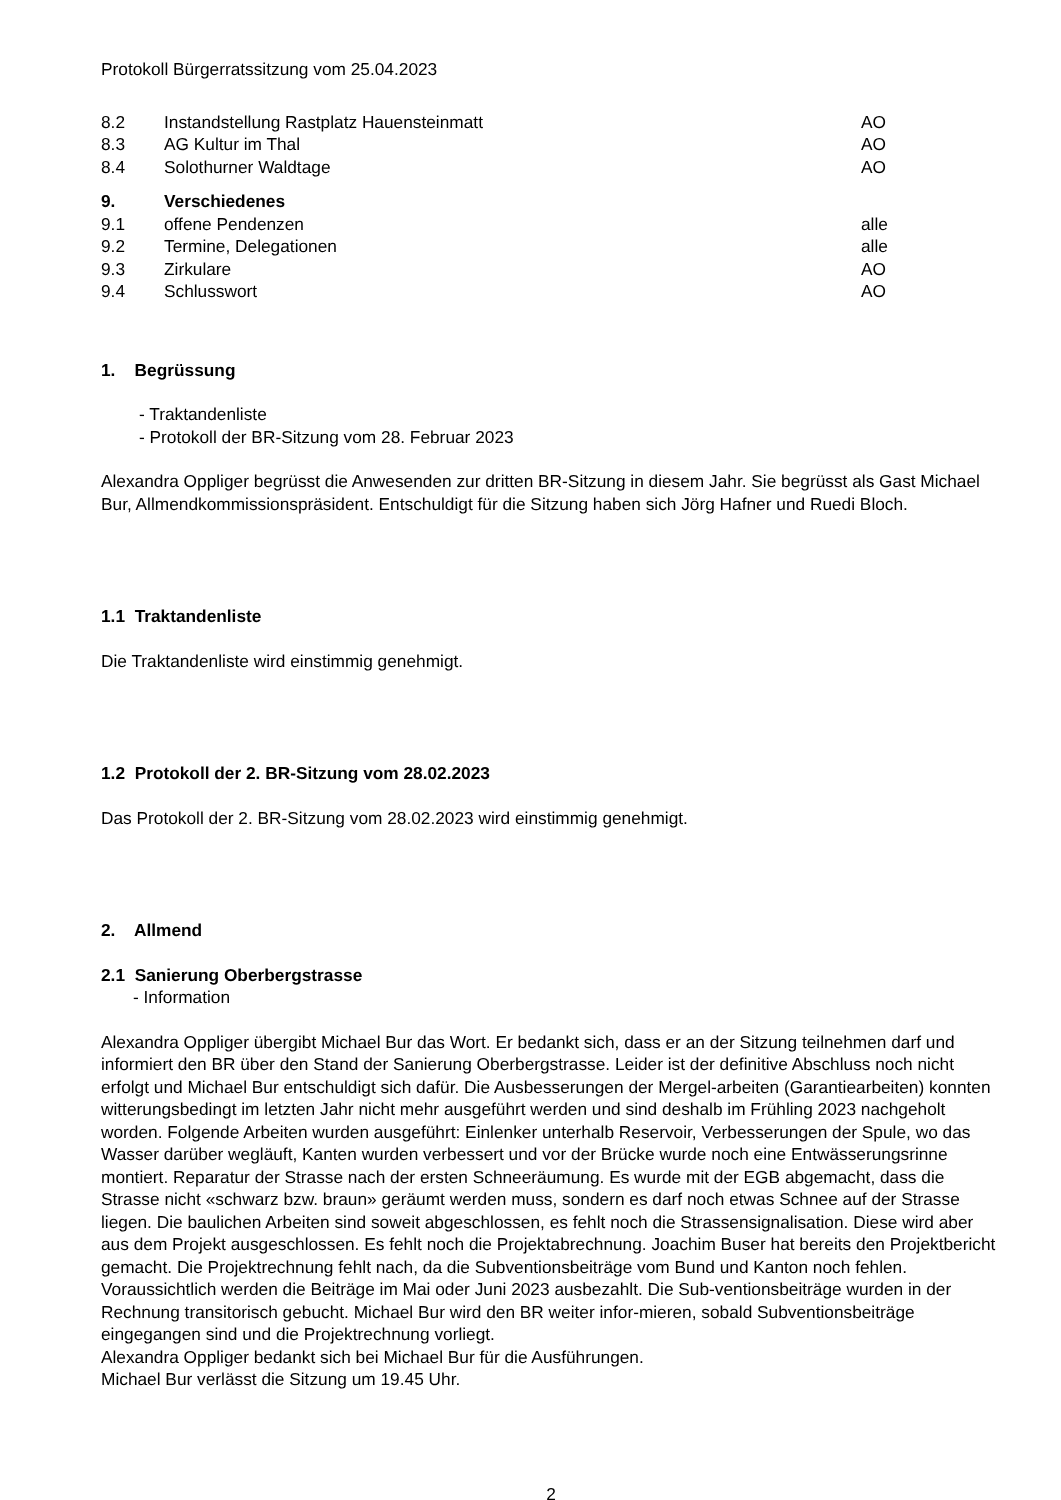Protokoll Bürgerratssitzung vom 25.04.2023
8.2 Instandstellung Rastplatz Hauensteinmatt AO
8.3 AG Kultur im Thal AO
8.4 Solothurner Waldtage AO
9. Verschiedenes
9.1 offene Pendenzen alle
9.2 Termine, Delegationen alle
9.3 Zirkulare AO
9.4 Schlusswort AO
1. Begrüssung
- Traktandenliste
- Protokoll der BR-Sitzung vom 28. Februar 2023
Alexandra Oppliger begrüsst die Anwesenden zur dritten BR-Sitzung in diesem Jahr. Sie begrüsst als Gast Michael Bur, Allmendkommissionspräsident. Entschuldigt für die Sitzung haben sich Jörg Hafner und Ruedi Bloch.
1.1 Traktandenliste
Die Traktandenliste wird einstimmig genehmigt.
1.2 Protokoll der 2. BR-Sitzung vom 28.02.2023
Das Protokoll der 2. BR-Sitzung vom 28.02.2023 wird einstimmig genehmigt.
2. Allmend
2.1 Sanierung Oberbergstrasse
- Information
Alexandra Oppliger übergibt Michael Bur das Wort. Er bedankt sich, dass er an der Sitzung teilnehmen darf und informiert den BR über den Stand der Sanierung Oberbergstrasse. Leider ist der definitive Abschluss noch nicht erfolgt und Michael Bur entschuldigt sich dafür. Die Ausbesserungen der Mergel-arbeiten (Garantiearbeiten) konnten witterungsbedingt im letzten Jahr nicht mehr ausgeführt werden und sind deshalb im Frühling 2023 nachgeholt worden. Folgende Arbeiten wurden ausgeführt: Einlenker unterhalb Reservoir, Verbesserungen der Spule, wo das Wasser darüber wegläuft, Kanten wurden verbessert und vor der Brücke wurde noch eine Entwässerungsrinne montiert. Reparatur der Strasse nach der ersten Schneeräumung. Es wurde mit der EGB abgemacht, dass die Strasse nicht «schwarz bzw. braun» geräumt werden muss, sondern es darf noch etwas Schnee auf der Strasse liegen. Die baulichen Arbeiten sind soweit abgeschlossen, es fehlt noch die Strassensignalisation. Diese wird aber aus dem Projekt ausgeschlossen. Es fehlt noch die Projektabrechnung. Joachim Buser hat bereits den Projektbericht gemacht. Die Projektrechnung fehlt nach, da die Subventionsbeiträge vom Bund und Kanton noch fehlen. Voraussichtlich werden die Beiträge im Mai oder Juni 2023 ausbezahlt. Die Sub-ventionsbeiträge wurden in der Rechnung transitorisch gebucht. Michael Bur wird den BR weiter infor-mieren, sobald Subventionsbeiträge eingegangen sind und die Projektrechnung vorliegt.
Alexandra Oppliger bedankt sich bei Michael Bur für die Ausführungen.
Michael Bur verlässt die Sitzung um 19.45 Uhr.
2